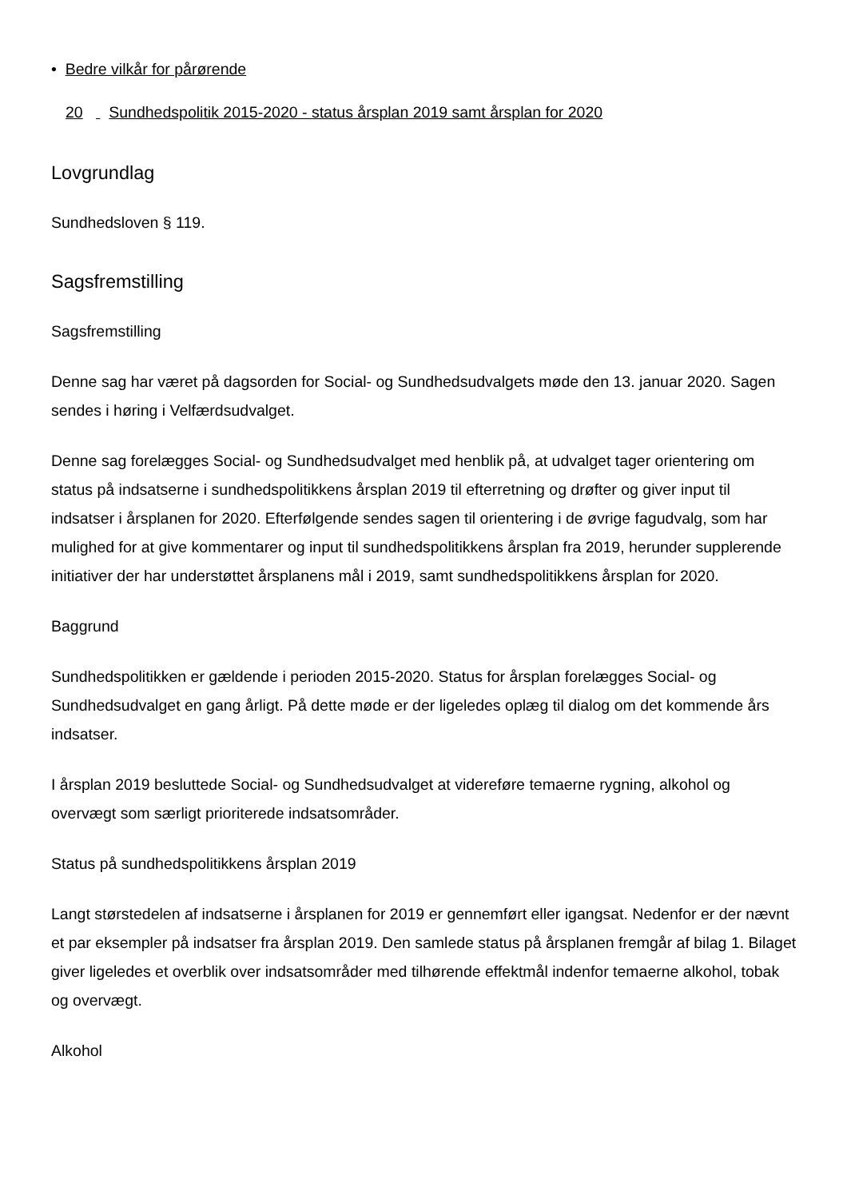• Bedre vilkår for pårørende
20 Sundhedspolitik 2015-2020 - status årsplan 2019 samt årsplan for 2020
Lovgrundlag
Sundhedsloven § 119.
Sagsfremstilling
Sagsfremstilling
Denne sag har været på dagsorden for Social- og Sundhedsudvalgets møde den 13. januar 2020. Sagen sendes i høring i Velfærdsudvalget.
Denne sag forelægges Social- og Sundhedsudvalget med henblik på, at udvalget tager orientering om status på indsatserne i sundhedspolitikkens årsplan 2019 til efterretning og drøfter og giver input til indsatser i årsplanen for 2020. Efterfølgende sendes sagen til orientering i de øvrige fagudvalg, som har mulighed for at give kommentarer og input til sundhedspolitikkens årsplan fra 2019, herunder supplerende initiativer der har understøttet årsplanens mål i 2019, samt sundhedspolitikkens årsplan for 2020.
Baggrund
Sundhedspolitikken er gældende i perioden 2015-2020. Status for årsplan forelægges Social- og Sundhedsudvalget en gang årligt. På dette møde er der ligeledes oplæg til dialog om det kommende års indsatser.
I årsplan 2019 besluttede Social- og Sundhedsudvalget at videreføre temaerne rygning, alkohol og overvægt som særligt prioriterede indsatsområder.
Status på sundhedspolitikkens årsplan 2019
Langt størstedelen af indsatserne i årsplanen for 2019 er gennemført eller igangsat. Nedenfor er der nævnt et par eksempler på indsatser fra årsplan 2019. Den samlede status på årsplanen fremgår af bilag 1. Bilaget giver ligeledes et overblik over indsatsområder med tilhørende effektmål indenfor temaerne alkohol, tobak og overvægt.
Alkohol